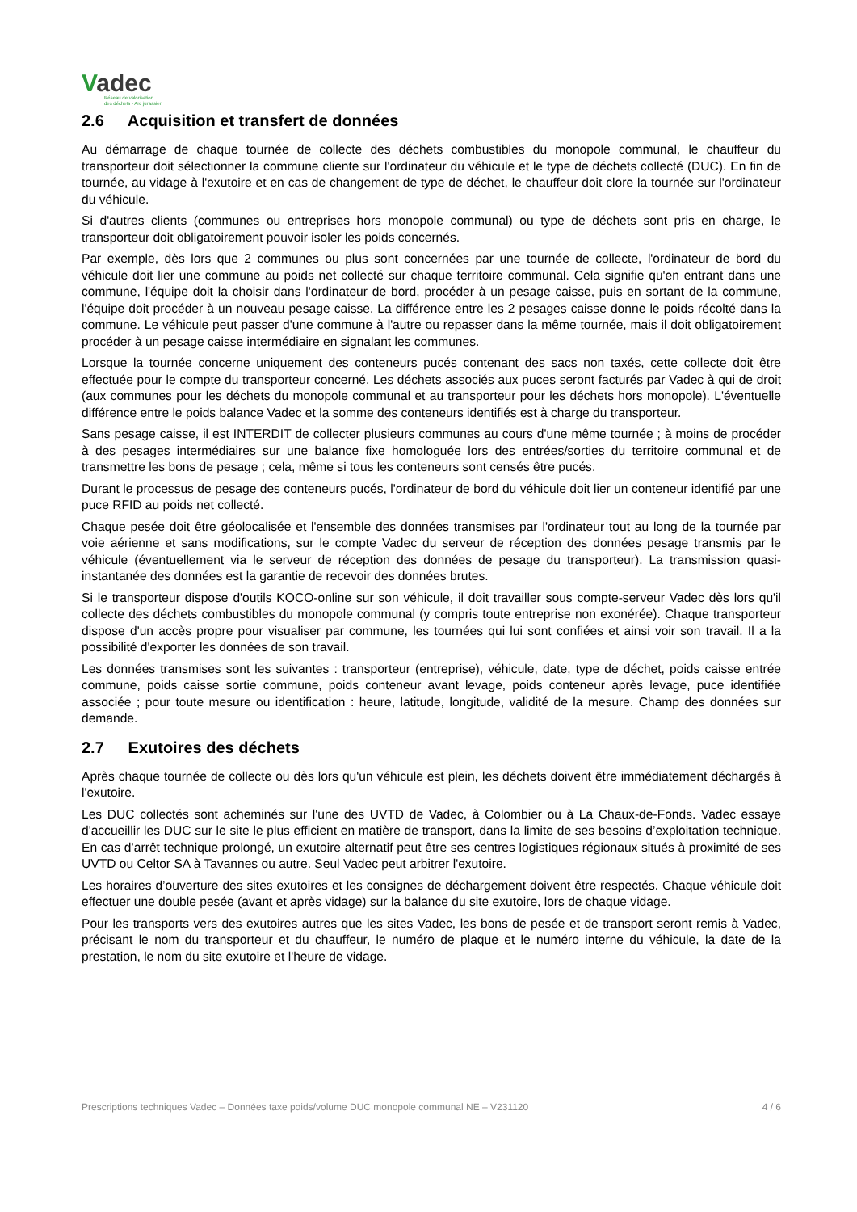Vadec
Réseau de valorisation
des déchets - Arc jurassien
2.6 Acquisition et transfert de données
Au démarrage de chaque tournée de collecte des déchets combustibles du monopole communal, le chauffeur du transporteur doit sélectionner la commune cliente sur l'ordinateur du véhicule et le type de déchets collecté (DUC). En fin de tournée, au vidage à l'exutoire et en cas de changement de type de déchet, le chauffeur doit clore la tournée sur l'ordinateur du véhicule.
Si d'autres clients (communes ou entreprises hors monopole communal) ou type de déchets sont pris en charge, le transporteur doit obligatoirement pouvoir isoler les poids concernés.
Par exemple, dès lors que 2 communes ou plus sont concernées par une tournée de collecte, l'ordinateur de bord du véhicule doit lier une commune au poids net collecté sur chaque territoire communal. Cela signifie qu'en entrant dans une commune, l'équipe doit la choisir dans l'ordinateur de bord, procéder à un pesage caisse, puis en sortant de la commune, l'équipe doit procéder à un nouveau pesage caisse. La différence entre les 2 pesages caisse donne le poids récolté dans la commune. Le véhicule peut passer d'une commune à l'autre ou repasser dans la même tournée, mais il doit obligatoirement procéder à un pesage caisse intermédiaire en signalant les communes.
Lorsque la tournée concerne uniquement des conteneurs pucés contenant des sacs non taxés, cette collecte doit être effectuée pour le compte du transporteur concerné. Les déchets associés aux puces seront facturés par Vadec à qui de droit (aux communes pour les déchets du monopole communal et au transporteur pour les déchets hors monopole). L'éventuelle différence entre le poids balance Vadec et la somme des conteneurs identifiés est à charge du transporteur.
Sans pesage caisse, il est INTERDIT de collecter plusieurs communes au cours d'une même tournée ; à moins de procéder à des pesages intermédiaires sur une balance fixe homologuée lors des entrées/sorties du territoire communal et de transmettre les bons de pesage ; cela, même si tous les conteneurs sont censés être pucés.
Durant le processus de pesage des conteneurs pucés, l'ordinateur de bord du véhicule doit lier un conteneur identifié par une puce RFID au poids net collecté.
Chaque pesée doit être géolocalisée et l'ensemble des données transmises par l'ordinateur tout au long de la tournée par voie aérienne et sans modifications, sur le compte Vadec du serveur de réception des données pesage transmis par le véhicule (éventuellement via le serveur de réception des données de pesage du transporteur). La transmission quasi-instantanée des données est la garantie de recevoir des données brutes.
Si le transporteur dispose d'outils KOCO-online sur son véhicule, il doit travailler sous compte-serveur Vadec dès lors qu'il collecte des déchets combustibles du monopole communal (y compris toute entreprise non exonérée). Chaque transporteur dispose d'un accès propre pour visualiser par commune, les tournées qui lui sont confiées et ainsi voir son travail. Il a la possibilité d'exporter les données de son travail.
Les données transmises sont les suivantes : transporteur (entreprise), véhicule, date, type de déchet, poids caisse entrée commune, poids caisse sortie commune, poids conteneur avant levage, poids conteneur après levage, puce identifiée associée ; pour toute mesure ou identification : heure, latitude, longitude, validité de la mesure. Champ des données sur demande.
2.7 Exutoires des déchets
Après chaque tournée de collecte ou dès lors qu'un véhicule est plein, les déchets doivent être immédiatement déchargés à l'exutoire.
Les DUC collectés sont acheminés sur l'une des UVTD de Vadec, à Colombier ou à La Chaux-de-Fonds. Vadec essaye d'accueillir les DUC sur le site le plus efficient en matière de transport, dans la limite de ses besoins d’exploitation technique. En cas d’arrêt technique prolongé, un exutoire alternatif peut être ses centres logistiques régionaux situés à proximité de ses UVTD ou Celtor SA à Tavannes ou autre. Seul Vadec peut arbitrer l'exutoire.
Les horaires d’ouverture des sites exutoires et les consignes de déchargement doivent être respectés. Chaque véhicule doit effectuer une double pesée (avant et après vidage) sur la balance du site exutoire, lors de chaque vidage.
Pour les transports vers des exutoires autres que les sites Vadec, les bons de pesée et de transport seront remis à Vadec, précisant le nom du transporteur et du chauffeur, le numéro de plaque et le numéro interne du véhicule, la date de la prestation, le nom du site exutoire et l'heure de vidage.
Prescriptions techniques Vadec – Données taxe poids/volume DUC monopole communal NE – V231120 4 / 6